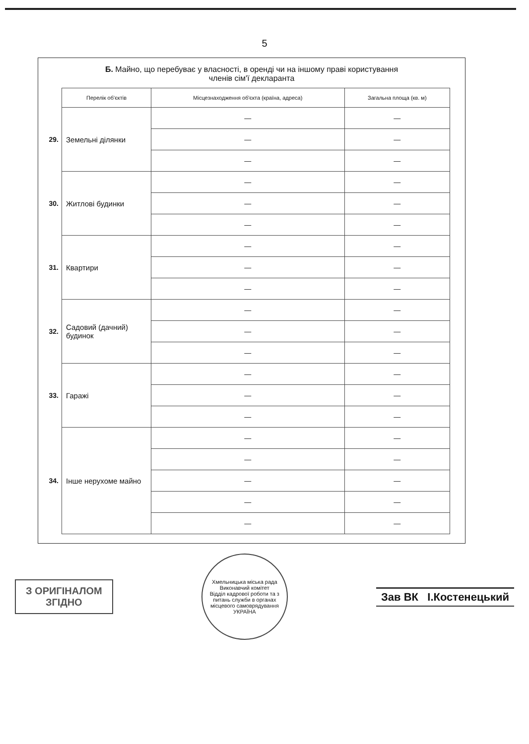5
Б. Майно, що перебуває у власності, в оренді чи на іншому праві користування
членів сім'ї декларанта
| | Перелік об'єктів | Місцезнаходження об'єкта (країна, адреса) | Загальна площа (кв. м) |
| 29. | Земельні ділянки | — | — |
| | | — | — |
| | | — | — |
| 30. | Житлові будинки | — | — |
| | | — | — |
| | | — | — |
| 31. | Квартири | — | — |
| | | — | — |
| | | — | — |
| 32. | Садовий (дачний) будинок | — | — |
| | | — | — |
| | | — | — |
| 33. | Гаражі | — | — |
| | | — | — |
| | | — | — |
| 34. | Інше нерухоме майно | — | — |
| | | — | — |
| | | — | — |
| | | — | — |
| | | — | — |
З ОРИГІНАЛОМ
ЗГІДНО
Хмельницька міська рада Виконавчий комітет
Відділ кадрової роботи та з питань служби в органах місцевого самоврядування
УКРАЇНА
Зав ВК І.Костенецький